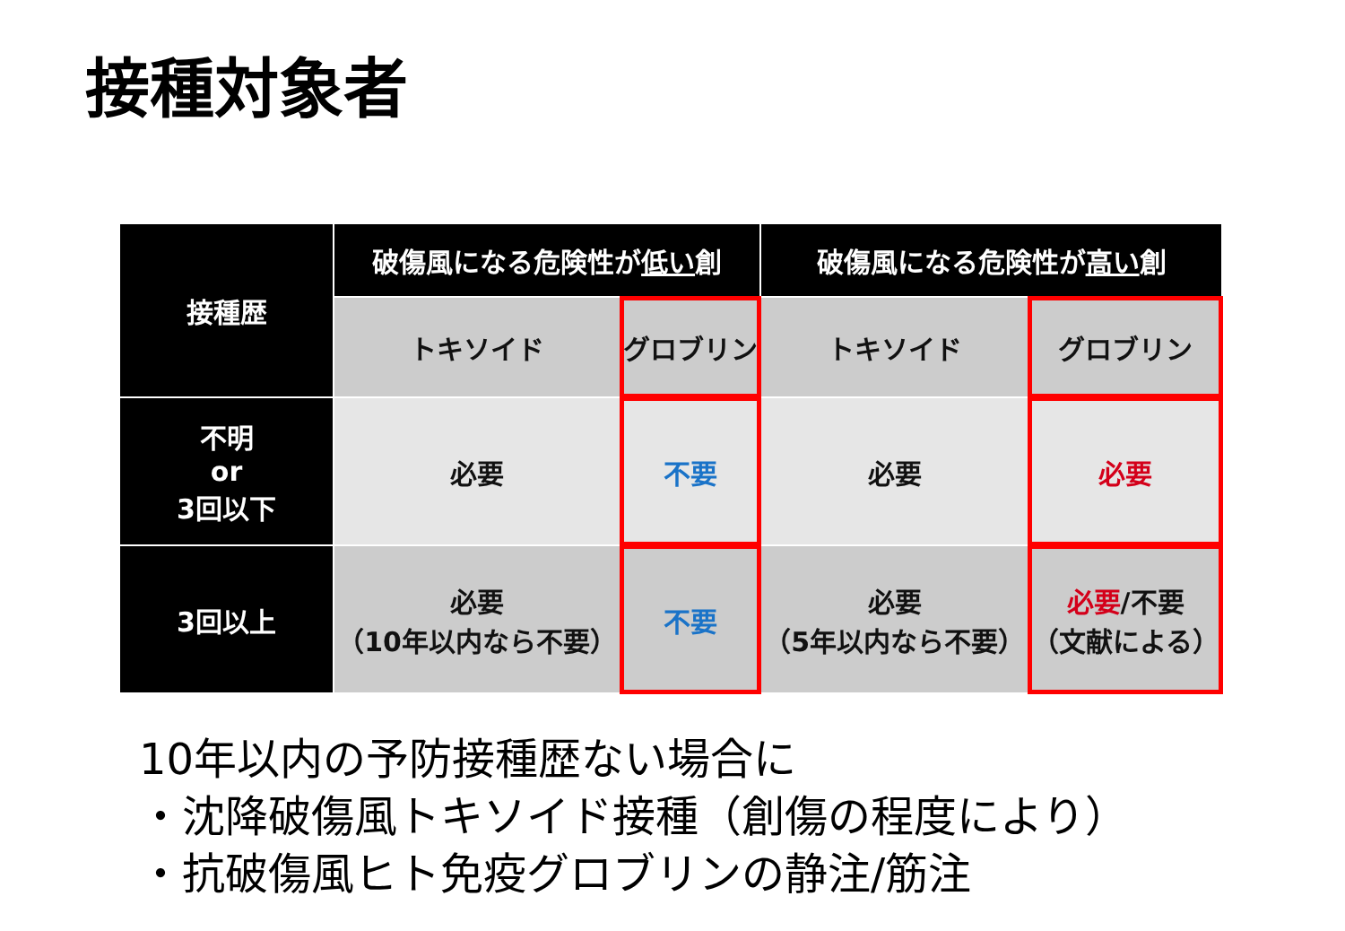接種対象者
| 接種歴 | 破傷風になる危険性が 低い 創 | | 破傷風になる危険性が 高い 創 | |
| --- | --- | --- | --- | --- |
| | トキソイド | グロブリン | トキソイド | グロブリン |
| 不明 or 3回以下 | 必要 | 不要 | 必要 | 必要 |
| 3回以上 | 必要 （10年以内なら不要） | 不要 | 必要 （5年以内なら不要） | 必要 /不要 （文献による） |
10年以内の予防接種歴ない場合に
・沈降破傷風トキソイド接種（創傷の程度により）
・抗破傷風ヒト免疫グロブリンの静注/筋注